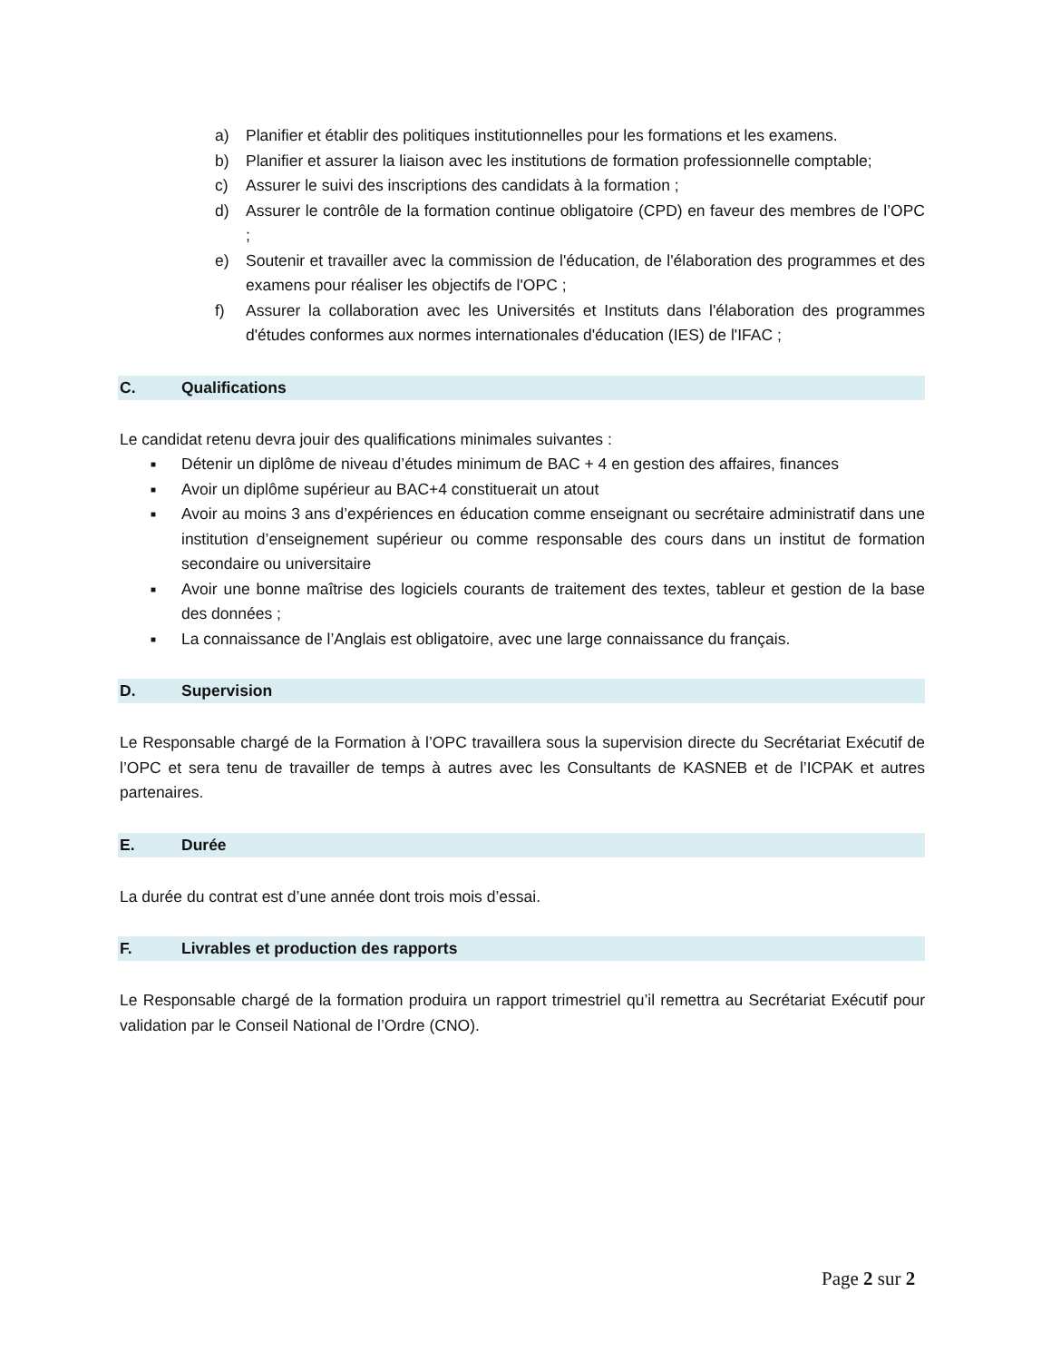a) Planifier et établir des politiques institutionnelles pour les formations et les examens.
b) Planifier et assurer la liaison avec les institutions de formation professionnelle comptable;
c) Assurer le suivi des inscriptions des candidats à la formation ;
d) Assurer le contrôle de la formation continue obligatoire (CPD) en faveur des membres de l’OPC ;
e) Soutenir et travailler avec la commission de l'éducation, de l'élaboration des programmes et des examens pour réaliser les objectifs de l'OPC ;
f) Assurer la collaboration avec les Universités et Instituts dans l'élaboration des programmes d'études conformes aux normes internationales d'éducation (IES) de l'IFAC ;
C. Qualifications
Le candidat retenu devra jouir des qualifications minimales suivantes :
■ Détenir un diplôme de niveau d’études minimum de BAC + 4 en gestion des affaires, finances
■ Avoir un diplôme supérieur au BAC+4 constituerait un atout
■ Avoir au moins 3 ans d’expériences en éducation comme enseignant ou secrétaire administratif dans une institution d’enseignement supérieur ou comme responsable des cours dans un institut de formation secondaire ou universitaire
■ Avoir une bonne maîtrise des logiciels courants de traitement des textes, tableur et gestion de la base des données ;
■ La connaissance de l’Anglais est obligatoire, avec une large connaissance du français.
D. Supervision
Le Responsable chargé de la Formation à l’OPC travaillera sous la supervision directe du Secrétariat Exécutif de l’OPC et sera tenu de travailler de temps à autres avec les Consultants de KASNEB et de l’ICPAK et autres partenaires.
E. Durée
La durée du contrat est d’une année dont trois mois d’essai.
F. Livrables et production des rapports
Le Responsable chargé de la formation produira un rapport trimestriel qu’il remettra au Secrétariat Exécutif pour validation par le Conseil National de l’Ordre (CNO).
Page 2 sur 2